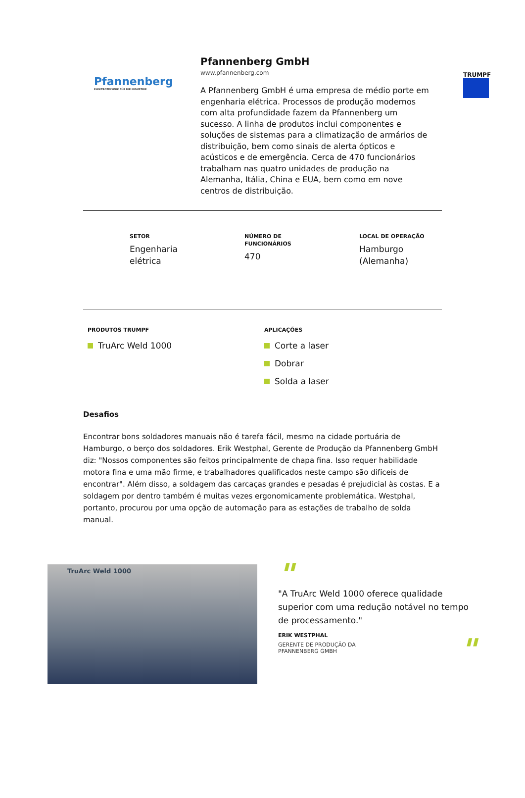TRUMPF
Pfannenberg
ELEKTROTECHNIK FÜR DIE INDUSTRIE
Pfannenberg GmbH
www.pfannenberg.com
A Pfannenberg GmbH é uma empresa de médio porte em engenharia elétrica. Processos de produção modernos com alta profundidade fazem da Pfannenberg um sucesso. A linha de produtos inclui componentes e soluções de sistemas para a climatização de armários de distribuição, bem como sinais de alerta ópticos e acústicos e de emergência. Cerca de 470 funcionários trabalham nas quatro unidades de produção na Alemanha, Itália, China e EUA, bem como em nove centros de distribuição.
SETOR
Engenharia
elétrica
NÚMERO DE
FUNCIONÁRIOS
470
LOCAL DE OPERAÇÃO
Hamburgo
(Alemanha)
PRODUTOS TRUMPF
TruArc Weld 1000
APLICAÇÕES
Corte a laser
Dobrar
Solda a laser
Desafios
Encontrar bons soldadores manuais não é tarefa fácil, mesmo na cidade portuária de Hamburgo, o berço dos soldadores. Erik Westphal, Gerente de Produção da Pfannenberg GmbH diz: "Nossos componentes são feitos principalmente de chapa fina. Isso requer habilidade motora fina e uma mão firme, e trabalhadores qualificados neste campo são difíceis de encontrar". Além disso, a soldagem das carcaças grandes e pesadas é prejudicial às costas. E a soldagem por dentro também é muitas vezes ergonomicamente problemática. Westphal, portanto, procurou por uma opção de automação para as estações de trabalho de solda manual.
TruArc Weld 1000
"
"A TruArc Weld 1000 oferece qualidade superior com uma redução notável no tempo de processamento."
ERIK WESTPHAL
GERENTE DE PRODUÇÃO DA PFANNENBERG GMBH
"